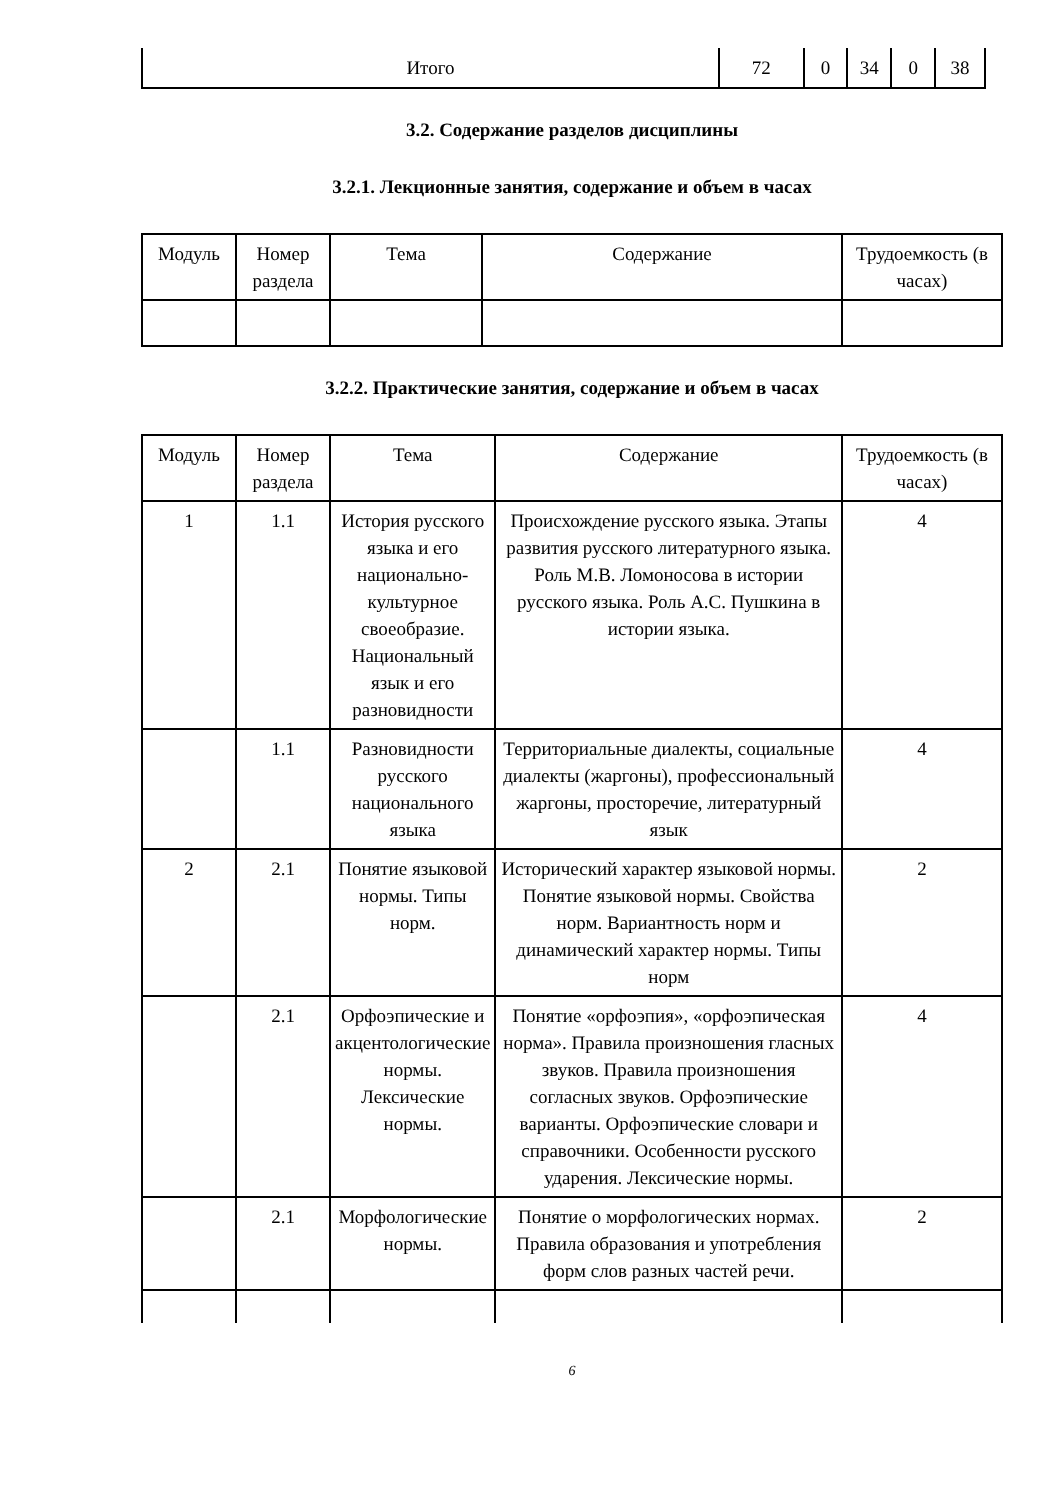| Итого | 72 | 0 | 34 | 0 | 38 |
3.2. Содержание разделов дисциплины
3.2.1. Лекционные занятия, содержание и объем в часах
| Модуль | Номер раздела | Тема | Содержание | Трудоемкость (в часах) |
| --- | --- | --- | --- | --- |
3.2.2. Практические занятия, содержание и объем в часах
| Модуль | Номер раздела | Тема | Содержание | Трудоемкость (в часах) |
| --- | --- | --- | --- | --- |
| 1 | 1.1 | История русского языка и его национально-культурное своеобразие. Национальный язык и его разновидности | Происхождение русского языка. Этапы развития русского литературного языка. Роль М.В. Ломоносова в истории русского языка. Роль А.С. Пушкина в истории языка. | 4 |
| | 1.1 | Разновидности русского национального языка | Территориальные диалекты, социальные диалекты (жаргоны), профессиональный жаргоны, просторечие, литературный язык | 4 |
| 2 | 2.1 | Понятие языковой нормы. Типы норм. | Исторический характер языковой нормы. Понятие языковой нормы. Свойства норм. Вариантность норм и динамический характер нормы. Типы норм | 2 |
| | 2.1 | Орфоэпические и акцентологические нормы. Лексические нормы. | Понятие «орфоэпия», «орфоэпическая норма». Правила произношения гласных звуков. Правила произношения согласных звуков. Орфоэпические варианты. Орфоэпические словари и справочники. Особенности русского ударения. Лексические нормы. | 4 |
| | 2.1 | Морфологические нормы. | Понятие о морфологических нормах. Правила образования и употребления форм слов разных частей речи. | 2 |
6